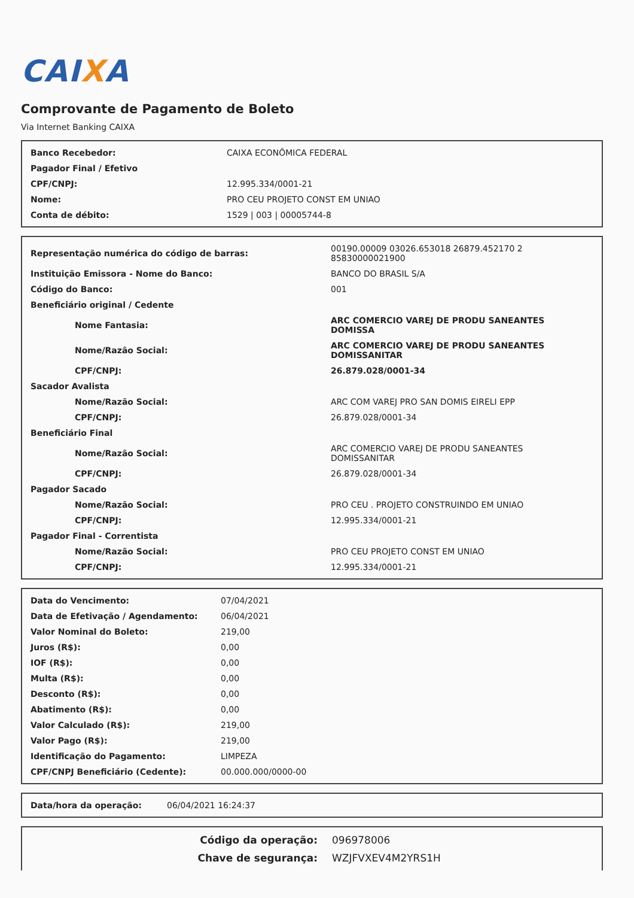CAIXA
Comprovante de Pagamento de Boleto
Via Internet Banking CAIXA
| Banco Recebedor: | CAIXA ECONÔMICA FEDERAL |
| Pagador Final / Efetivo | |
| CPF/CNPJ: | 12.995.334/0001-21 |
| Nome: | PRO CEU PROJETO CONST EM UNIAO |
| Conta de débito: | 1529 / 003 / 00005744-8 |
| Representação numérica do código de barras: | 00190.00009 03026.653018 26879.452170 2 85830000021900 |
| Instituição Emissora - Nome do Banco: | BANCO DO BRASIL S/A |
| Código do Banco: | 001 |
| Beneficiário original / Cedente | |
| Nome Fantasia: | ARC COMERCIO VAREJ DE PRODU SANEANTES DOMISSA |
| Nome/Razão Social: | ARC COMERCIO VAREJ DE PRODU SANEANTES DOMISSANITAR |
| CPF/CNPJ: | 26.879.028/0001-34 |
| Sacador Avalista | |
| Nome/Razão Social: | ARC COM VAREJ PRO SAN DOMIS EIRELI EPP |
| CPF/CNPJ: | 26.879.028/0001-34 |
| Beneficiário Final | |
| Nome/Razão Social: | ARC COMERCIO VAREJ DE PRODU SANEANTES DOMISSANITAR |
| CPF/CNPJ: | 26.879.028/0001-34 |
| Pagador Sacado | |
| Nome/Razão Social: | PRO CEU . PROJETO CONSTRUINDO EM UNIAO |
| CPF/CNPJ: | 12.995.334/0001-21 |
| Pagador Final - Correntista | |
| Nome/Razão Social: | PRO CEU PROJETO CONST EM UNIAO |
| CPF/CNPJ: | 12.995.334/0001-21 |
| Data do Vencimento: | 07/04/2021 |
| Data de Efetivação / Agendamento: | 06/04/2021 |
| Valor Nominal do Boleto: | 219,00 |
| Juros (R$): | 0,00 |
| IOF (R$): | 0,00 |
| Multa (R$): | 0,00 |
| Desconto (R$): | 0,00 |
| Abatimento (R$): | 0,00 |
| Valor Calculado (R$): | 219,00 |
| Valor Pago (R$): | 219,00 |
| Identificação do Pagamento: | LIMPEZA |
| CPF/CNPJ Beneficiário (Cedente): | 00.000.000/0000-00 |
| Data/hora da operação: | 06/04/2021 16:24:37 |
| Código da operação: | 096978006 |
| Chave de segurança: | WZJFVXEV4M2YRS1H |